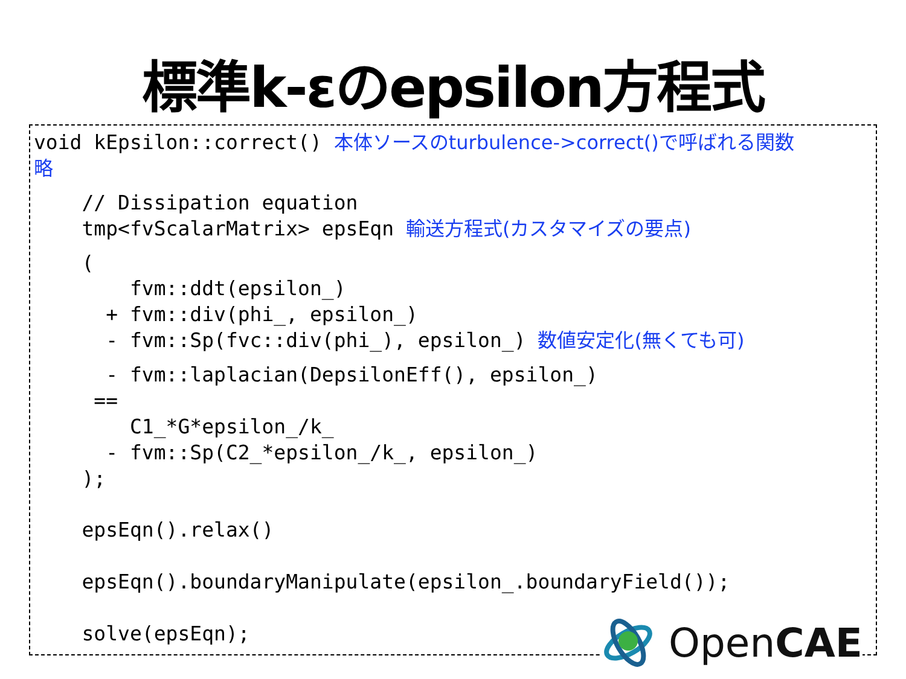標準k-εのepsilon方程式
void kEpsilon::correct() 本体ソースのturbulence->correct()で呼ばれる関数
略
// Dissipation equation
tmp<fvScalarMatrix> epsEqn 輸送方程式(カスタマイズの要点)
(
fvm::ddt(epsilon_)
+ fvm::div(phi_, epsilon_)
- fvm::Sp(fvc::div(phi_), epsilon_) 数値安定化(無くても可)
- fvm::laplacian(DepsilonEff(), epsilon_)
==
C1_*G*epsilon_/k_
- fvm::Sp(C2_*epsilon_/k_, epsilon_)
);
epsEqn().relax()
epsEqn().boundaryManipulate(epsilon_.boundaryField());
solve(epsEqn);
OpenCAE